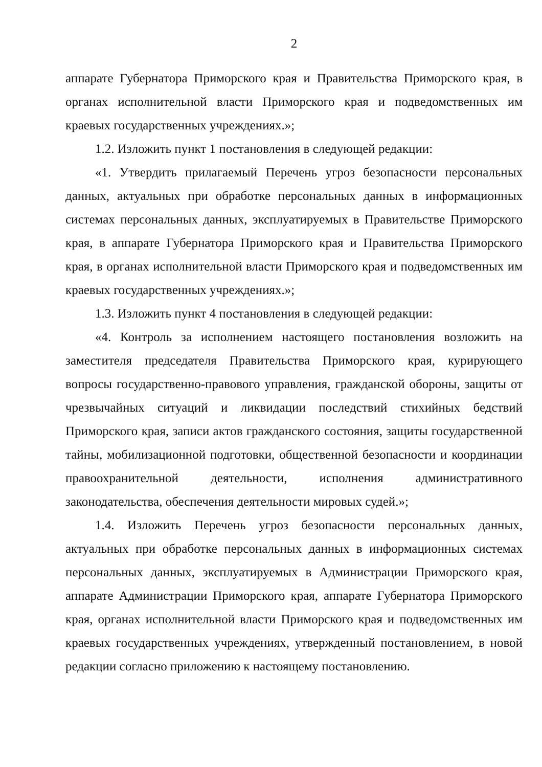2
аппарате Губернатора Приморского края и Правительства Приморского края, в органах исполнительной власти Приморского края и подведомственных им краевых государственных учреждениях.»;
1.2. Изложить пункт 1 постановления в следующей редакции:
«1. Утвердить прилагаемый Перечень угроз безопасности персональных данных, актуальных при обработке персональных данных в информационных системах персональных данных, эксплуатируемых в Правительстве Приморского края, в аппарате Губернатора Приморского края и Правительства Приморского края, в органах исполнительной власти Приморского края и подведомственных им краевых государственных учреждениях.»;
1.3. Изложить пункт 4 постановления в следующей редакции:
«4. Контроль за исполнением настоящего постановления возложить на заместителя председателя Правительства Приморского края, курирующего вопросы государственно-правового управления, гражданской обороны, защиты от чрезвычайных ситуаций и ликвидации последствий стихийных бедствий Приморского края, записи актов гражданского состояния, защиты государственной тайны, мобилизационной подготовки, общественной безопасности и координации правоохранительной деятельности, исполнения административного законодательства, обеспечения деятельности мировых судей.»;
1.4. Изложить Перечень угроз безопасности персональных данных, актуальных при обработке персональных данных в информационных системах персональных данных, эксплуатируемых в Администрации Приморского края, аппарате Администрации Приморского края, аппарате Губернатора Приморского края, органах исполнительной власти Приморского края и подведомственных им краевых государственных учреждениях, утвержденный постановлением, в новой редакции согласно приложению к настоящему постановлению.